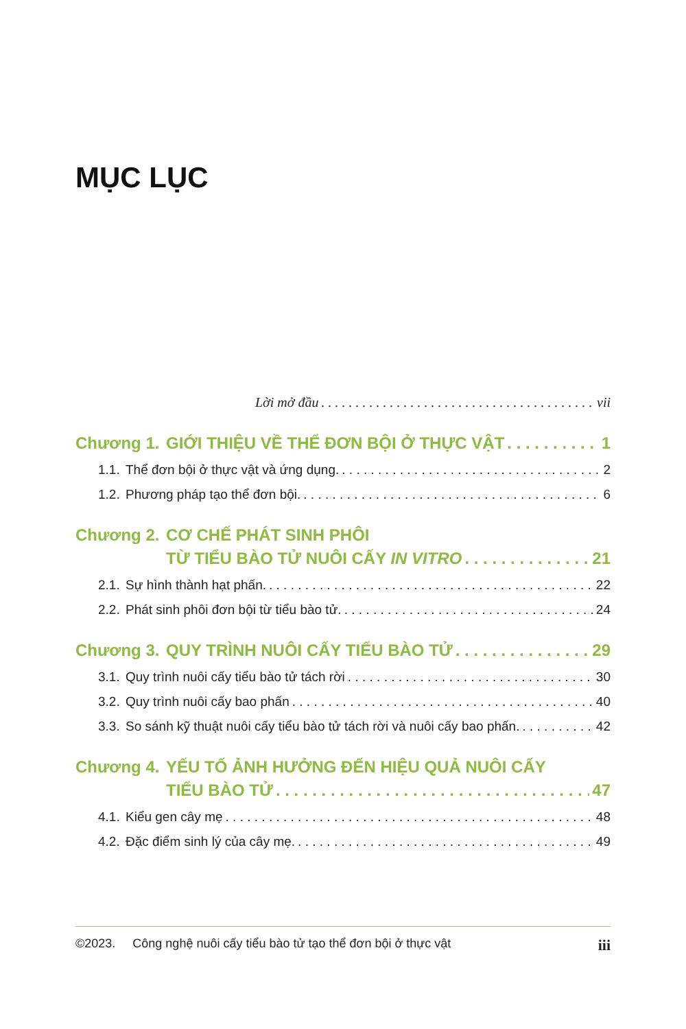MỤC LỤC
Lời mở đầu vii
Chương 1. GIỚI THIỆU VỀ THỂ ĐƠN BỘI Ở THỰC VẬT 1
1.1. Thể đơn bội ở thực vật và ứng dụng. 2
1.2. Phương pháp tạo thể đơn bội. 6
Chương 2. CƠ CHẾ PHÁT SINH PHÔI
TỪ TIỂU BÀO TỬ NUÔI CẤY IN VITRO 21
2.1. Sự hình thành hạt phấn. 22
2.2. Phát sinh phôi đơn bội từ tiểu bào tử. 24
Chương 3. QUY TRÌNH NUÔI CẤY TIỂU BÀO TỬ 29
3.1. Quy trình nuôi cấy tiểu bào tử tách rời 30
3.2. Quy trình nuôi cấy bao phấn 40
3.3. So sánh kỹ thuật nuôi cấy tiểu bào tử tách rời và nuôi cấy bao phấn. 42
Chương 4. YẾU TỐ ẢNH HƯỞNG ĐẾN HIỆU QUẢ NUÔI CẤY
TIỂU BÀO TỬ 47
4.1. Kiểu gen cây mẹ 48
4.2. Đặc điểm sinh lý của cây mẹ. 49
©2023. Công nghệ nuôi cấy tiểu bào tử tạo thể đơn bội ở thực vật iii